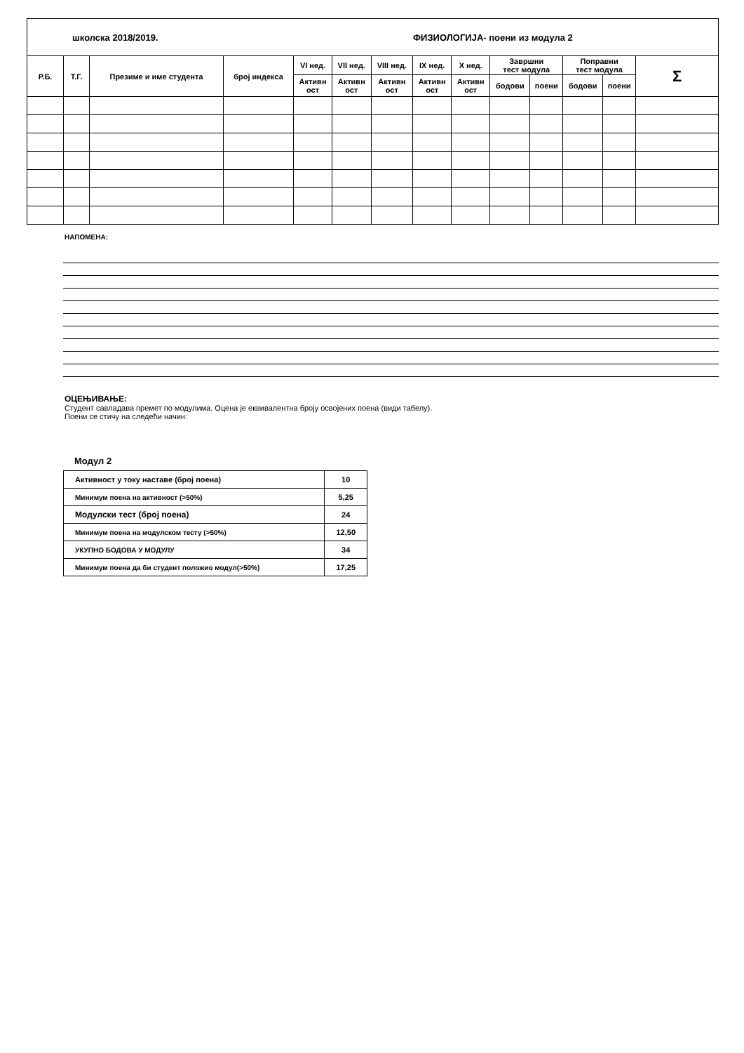| школска 2018/2019. | | | | | | ФИЗИОЛОГИЈА- поени из модула 2 | | | | | | | |
| Р.Б. | Т.Г. | Презиме и име студента | број индекса | VI нед. | VII нед. | VIII нед. | IX нед. | X нед. | Завршни тест модула | | Поправни тест модула | | Σ |
| | | | | Активн ост | Активн ост | Активн ост | Активн ост | Активн ост | | | | | |
| | | | | | | | | | бодови | поени | бодови | поени | |
НАПОМЕНА:
ОЦЕЊИВАЊЕ:
Студент савладава премет по модулима. Оцена је еквивалентна броју освојених поена (види табелу).
Поени се стичу на следећи начин:
Модул 2
| Активност у току наставе (број поена) | 10 |
| Минимум поена на активност (>50%) | 5,25 |
| Модулски тест (број поена) | 24 |
| Минимум поена на модулском тесту (>50%) | 12,50 |
| УКУПНО БОДОВА У МОДУЛУ | 34 |
| Минимум поена да би студент положио модул(>50%) | 17,25 |